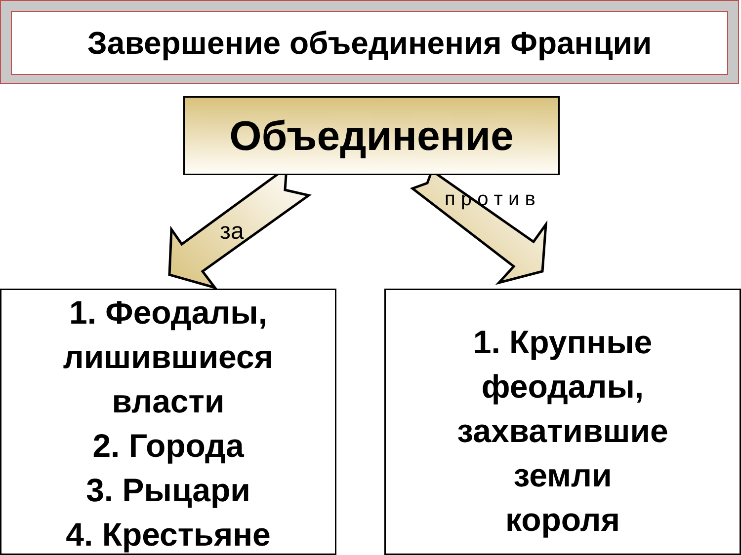Завершение объединения Франции
Объединение
за
п р о т и в
1. Феодалы,
лишившиеся
власти
2. Города
3. Рыцари
4. Крестьяне
1. Крупные
феодалы,
захватившие
земли
короля